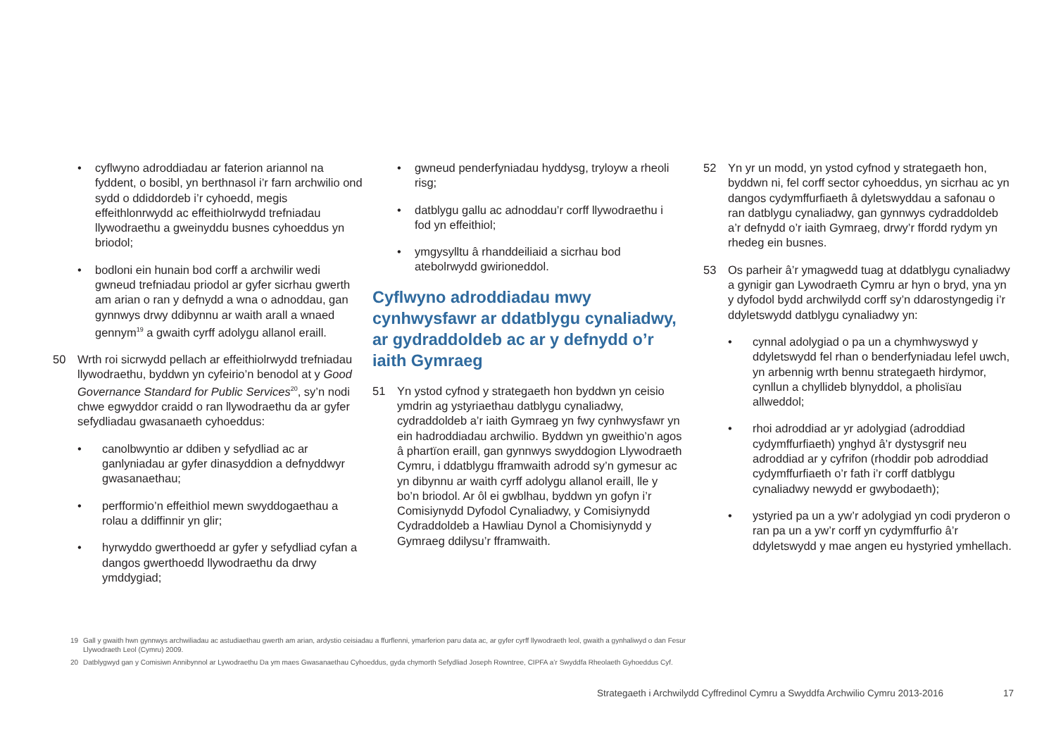• cyflwyno adroddiadau ar faterion ariannol na fyddent, o bosibl, yn berthnasol i’r farn archwilio ond sydd o ddiddordeb i’r cyhoedd, megis effeithlonrwydd ac effeithiolrwydd trefniadau llywodraethu a gweinyddu busnes cyhoeddus yn briodol;
• bodloni ein hunain bod corff a archwilir wedi gwneud trefniadau priodol ar gyfer sicrhau gwerth am arian o ran y defnydd a wna o adnoddau, gan gynnwys drwy ddibynnu ar waith arall a wnaed gennym<sup>19</sup> a gwaith cyrff adolygu allanol eraill.
50 Wrth roi sicrwydd pellach ar effeithiolrwydd trefniadau llywodraethu, byddwn yn cyfeirio’n benodol at y Good Governance Standard for Public Services<sup>20</sup>, sy’n nodi chwe egwyddor craidd o ran llywodraethu da ar gyfer sefydliadau gwasanaeth cyhoeddus:
• canolbwyntio ar ddiben y sefydliad ac ar ganlyniadau ar gyfer dinasyddion a defnyddwyr gwasanaethau;
• perfformio’n effeithiol mewn swyddogaethau a rolau a ddiffinnir yn glir;
• hyrwyddo gwerthoedd ar gyfer y sefydliad cyfan a dangos gwerthoedd llywodraethu da drwy ymddygiad;
• gwneud penderfyniadau hyddysg, tryloyw a rheoli risg;
• datblygu gallu ac adnoddau’r corff llywodraethu i fod yn effeithiol;
• ymgysylltu â rhanddeiliaid a sicrhau bod atebolrwydd gwirioneddol.
Cyflwyno adroddiadau mwy cynhwysfawr ar ddatblygu cynaliadwy, ar gydraddoldeb ac ar y defnydd o’r iaith Gymraeg
51 Yn ystod cyfnod y strategaeth hon byddwn yn ceisio ymdrin ag ystyriaethau datblygu cynaliadwy, cydraddoldeb a’r iaith Gymraeg yn fwy cynhwysfawr yn ein hadroddiadau archwilio. Byddwn yn gweithio’n agos â phartïon eraill, gan gynnwys swyddogion Llywodraeth Cymru, i ddatblygu fframwaith adrodd sy’n gymesur ac yn dibynnu ar waith cyrff adolygu allanol eraill, lle y bo’n briodol. Ar ôl ei gwblhau, byddwn yn gofyn i’r Comisiynydd Dyfodol Cynaliadwy, y Comisiynydd Cydraddoldeb a Hawliau Dynol a Chomisiynydd y Gymraeg ddilysu’r fframwaith.
52 Yn yr un modd, yn ystod cyfnod y strategaeth hon, byddwn ni, fel corff sector cyhoeddus, yn sicrhau ac yn dangos cydymffurfiaeth â dyletswyddau a safonau o ran datblygu cynaliadwy, gan gynnwys cydraddoldeb a’r defnydd o’r iaith Gymraeg, drwy’r ffordd rydym yn rhedeg ein busnes.
53 Os parheir â’r ymagwedd tuag at ddatblygu cynaliadwy a gynigir gan Lywodraeth Cymru ar hyn o bryd, yna yn y dyfodol bydd archwilydd corff sy’n ddarostyngedig i’r ddyletswydd datblygu cynaliadwy yn:
• cynnal adolygiad o pa un a chymhwyswyd y ddyletswydd fel rhan o benderfyniadau lefel uwch, yn arbennig wrth bennu strategaeth hirdymor, cynllun a chyllideb blynyddol, a pholisïau allweddol;
• rhoi adroddiad ar yr adolygiad (adroddiad cydymffurfiaeth) ynghyd â’r dystysgrif neu adroddiad ar y cyfrifon (rhoddir pob adroddiad cydymffurfiaeth o’r fath i’r corff datblygu cynaliadwy newydd er gwybodaeth);
• ystyried pa un a yw’r adolygiad yn codi pryderon o ran pa un a yw’r corff yn cydymffurfio â’r ddyletswydd y mae angen eu hystyried ymhellach.
19 Gall y gwaith hwn gynnwys archwiliadau ac astudiaethau gwerth am arian, ardystio ceisiadau a ffurflenni, ymarferion paru data ac, ar gyfer cyrff llywodraeth leol, gwaith a gynhaliwyd o dan Fesur Llywodraeth Leol (Cymru) 2009.
20 Datblygwyd gan y Comisiwn Annibynnol ar Lywodraethu Da ym maes Gwasanaethau Cyhoeddus, gyda chymorth Sefydliad Joseph Rowntree, CIPFA a’r Swyddfa Rheolaeth Gyhoeddus Cyf.
Strategaeth i Archwilydd Cyffredinol Cymru a Swyddfa Archwilio Cymru 2013-2016 17